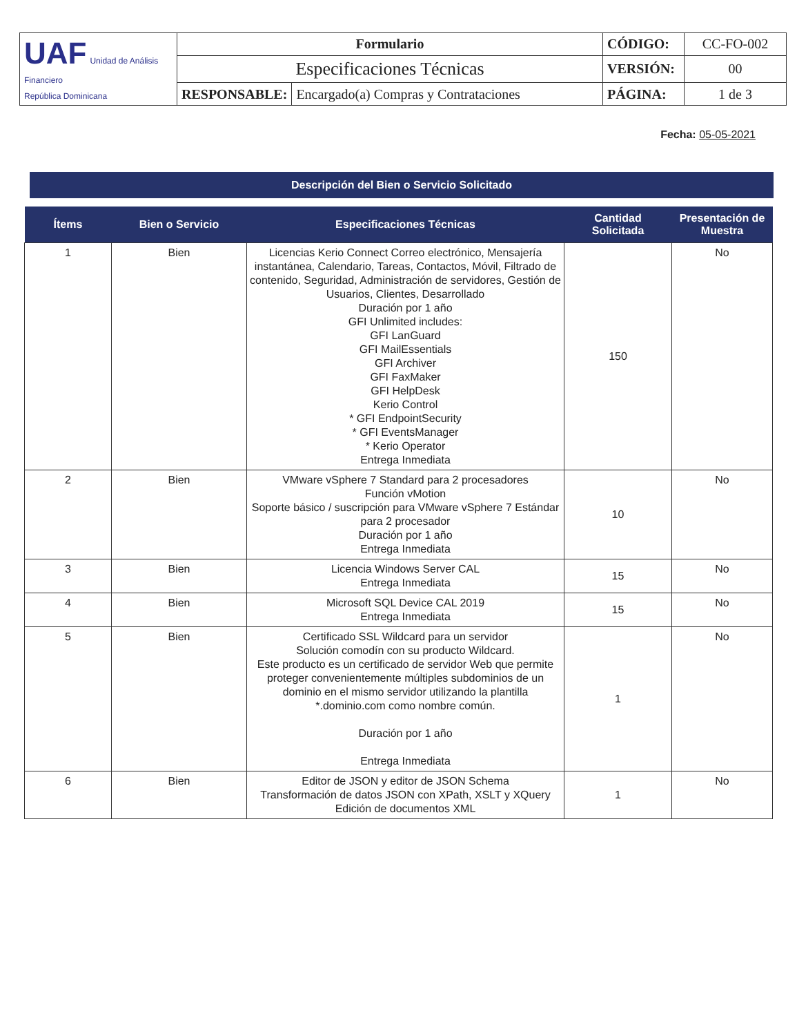| UAF Unidad de Análisis Financiero República Dominicana | Formulario | | CÓDIGO: | CC-FO-002 |
| | Especificaciones Técnicas | | VERSIÓN: | 00 |
| | RESPONSABLE: | Encargado(a) Compras y Contrataciones | PÁGINA: | 1 de 3 |
Fecha: 05-05-2021
Descripción del Bien o Servicio Solicitado
| Ítems | Bien o Servicio | Especificaciones Técnicas | Cantidad Solicitada | Presentación de Muestra |
| --- | --- | --- | --- | --- |
| 1 | Bien | Licencias Kerio Connect Correo electrónico, Mensajería instantánea, Calendario, Tareas, Contactos, Móvil, Filtrado de contenido, Seguridad, Administración de servidores, Gestión de Usuarios, Clientes, Desarrollado Duración por 1 año GFI Unlimited includes: GFI LanGuard GFI MailEssentials GFI Archiver GFI FaxMaker GFI HelpDesk Kerio Control * GFI EndpointSecurity * GFI EventsManager * Kerio Operator Entrega Inmediata | 150 | No |
| 2 | Bien | VMware vSphere 7 Standard para 2 procesadores Función vMotion Soporte básico / suscripción para VMware vSphere 7 Estándar para 2 procesador Duración por 1 año Entrega Inmediata | 10 | No |
| 3 | Bien | Licencia Windows Server CAL Entrega Inmediata | 15 | No |
| 4 | Bien | Microsoft SQL Device CAL 2019 Entrega Inmediata | 15 | No |
| 5 | Bien | Certificado SSL Wildcard para un servidor Solución comodín con su producto Wildcard. Este producto es un certificado de servidor Web que permite proteger convenientemente múltiples subdominios de un dominio en el mismo servidor utilizando la plantilla *.dominio.com como nombre común. Duración por 1 año Entrega Inmediata | 1 | No |
| 6 | Bien | Editor de JSON y editor de JSON Schema Transformación de datos JSON con XPath, XSLT y XQuery Edición de documentos XML | 1 | No |